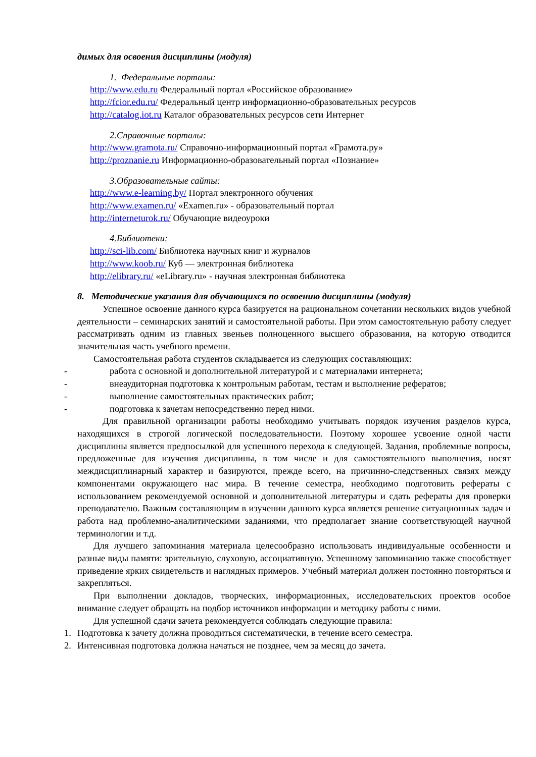димых для освоения дисциплины (модуля)
1. Федеральные порталы:
http://www.edu.ru Федеральный портал «Российское образование»
http://fcior.edu.ru/ Федеральный центр информационно-образовательных ресурсов
http://catalog.iot.ru Каталог образовательных ресурсов сети Интернет
2.Справочные порталы:
http://www.gramota.ru/ Справочно-информационный портал «Грамота.ру»
http://proznanie.ru Информационно-образовательный портал «Познание»
3.Образовательные сайты:
http://www.e-learning.by/ Портал электронного обучения
http://www.examen.ru/ «Examen.ru» - образовательный портал
http://interneturok.ru/ Обучающие видеоуроки
4.Библиотеки:
http://sci-lib.com/ Библиотека научных книг и журналов
http://www.koob.ru/ Куб — электронная библиотека
http://elibrary.ru/ «eLibrary.ru» - научная электронная библиотека
8. Методические указания для обучающихся по освоению дисциплины (модуля)
Успешное освоение данного курса базируется на рациональном сочетании нескольких видов учебной деятельности – семинарских занятий и самостоятельной работы. При этом самостоятельную работу следует рассматривать одним из главных звеньев полноценного высшего образования, на которую отводится значительная часть учебного времени.
Самостоятельная работа студентов складывается из следующих составляющих:
- работа с основной и дополнительной литературой и с материалами интернета;
- внеаудиторная подготовка к контрольным работам, тестам и выполнение рефератов;
- выполнение самостоятельных практических работ;
- подготовка к зачетам непосредственно перед ними.
Для правильной организации работы необходимо учитывать порядок изучения разделов курса, находящихся в строгой логической последовательности. Поэтому хорошее усвоение одной части дисциплины является предпосылкой для успешного перехода к следующей. Задания, проблемные вопросы, предложенные для изучения дисциплины, в том числе и для самостоятельного выполнения, носят междисциплинарный характер и базируются, прежде всего, на причинно-следственных связях между компонентами окружающего нас мира. В течение семестра, необходимо подготовить рефераты с использованием рекомендуемой основной и дополнительной литературы и сдать рефераты для проверки преподавателю. Важным составляющим в изучении данного курса является решение ситуационных задач и работа над проблемно-аналитическими заданиями, что предполагает знание соответствующей научной терминологии и т.д.
Для лучшего запоминания материала целесообразно использовать индивидуальные особенности и разные виды памяти: зрительную, слуховую, ассоциативную. Успешному запоминанию также способствует приведение ярких свидетельств и наглядных примеров. Учебный материал должен постоянно повторяться и закрепляться.
При выполнении докладов, творческих, информационных, исследовательских проектов особое внимание следует обращать на подбор источников информации и методику работы с ними.
Для успешной сдачи зачета рекомендуется соблюдать следующие правила:
1. Подготовка к зачету должна проводиться систематически, в течение всего семестра.
2. Интенсивная подготовка должна начаться не позднее, чем за месяц до зачета.